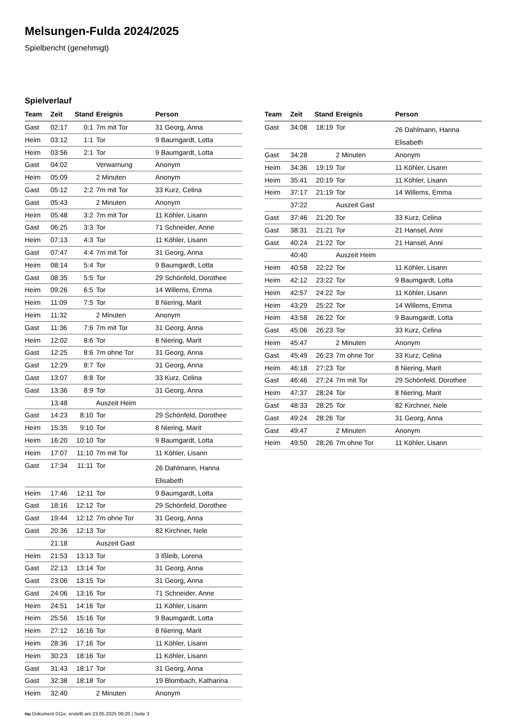Melsungen-Fulda 2024/2025
Spielbericht (genehmigt)
Spielverlauf
| Team | Zeit | Stand | Ereignis | Person |
| --- | --- | --- | --- | --- |
| Gast | 02:17 | 0:1 | 7m mit Tor | 31 Georg, Anna |
| Heim | 03:12 | 1:1 | Tor | 9 Baumgardt, Lotta |
| Heim | 03:56 | 2:1 | Tor | 9 Baumgardt, Lotta |
| Gast | 04:02 | | Verwarnung | Anonym |
| Heim | 05:09 | | 2 Minuten | Anonym |
| Gast | 05:12 | 2:2 | 7m mit Tor | 33 Kurz, Celina |
| Gast | 05:43 | | 2 Minuten | Anonym |
| Heim | 05:48 | 3:2 | 7m mit Tor | 11 Köhler, Lisann |
| Gast | 06:25 | 3:3 | Tor | 71 Schneider, Anne |
| Heim | 07:13 | 4:3 | Tor | 11 Köhler, Lisann |
| Gast | 07:47 | 4:4 | 7m mit Tor | 31 Georg, Anna |
| Heim | 08:14 | 5:4 | Tor | 9 Baumgardt, Lotta |
| Gast | 08:35 | 5:5 | Tor | 29 Schönfeld, Dorothee |
| Heim | 09:26 | 6:5 | Tor | 14 Willems, Emma |
| Heim | 11:09 | 7:5 | Tor | 8 Niering, Marit |
| Heim | 11:32 | | 2 Minuten | Anonym |
| Gast | 11:36 | 7:6 | 7m mit Tor | 31 Georg, Anna |
| Heim | 12:02 | 8:6 | Tor | 8 Niering, Marit |
| Gast | 12:25 | 8:6 | 7m ohne Tor | 31 Georg, Anna |
| Gast | 12:29 | 8:7 | Tor | 31 Georg, Anna |
| Gast | 13:07 | 8:8 | Tor | 33 Kurz, Celina |
| Gast | 13:36 | 8:9 | Tor | 31 Georg, Anna |
| | 13:48 | | Auszeit Heim | |
| Gast | 14:23 | 8:10 | Tor | 29 Schönfeld, Dorothee |
| Heim | 15:35 | 9:10 | Tor | 8 Niering, Marit |
| Heim | 16:20 | 10:10 | Tor | 9 Baumgardt, Lotta |
| Heim | 17:07 | 11:10 | 7m mit Tor | 11 Köhler, Lisann |
| Gast | 17:34 | 11:11 | Tor | 26 Dahlmann, Hanna Elisabeth |
| Heim | 17:46 | 12:11 | Tor | 9 Baumgardt, Lotta |
| Gast | 18:16 | 12:12 | Tor | 29 Schönfeld, Dorothee |
| Gast | 19:44 | 12:12 | 7m ohne Tor | 31 Georg, Anna |
| Gast | 20:36 | 12:13 | Tor | 82 Kirchner, Nele |
| | 21:18 | | Auszeit Gast | |
| Heim | 21:53 | 13:13 | Tor | 3 Ißleib, Lorena |
| Gast | 22:13 | 13:14 | Tor | 31 Georg, Anna |
| Gast | 23:06 | 13:15 | Tor | 31 Georg, Anna |
| Gast | 24:06 | 13:16 | Tor | 71 Schneider, Anne |
| Heim | 24:51 | 14:16 | Tor | 11 Köhler, Lisann |
| Heim | 25:56 | 15:16 | Tor | 9 Baumgardt, Lotta |
| Heim | 27:12 | 16:16 | Tor | 8 Niering, Marit |
| Heim | 28:36 | 17:16 | Tor | 11 Köhler, Lisann |
| Heim | 30:23 | 18:16 | Tor | 11 Köhler, Lisann |
| Gast | 31:43 | 18:17 | Tor | 31 Georg, Anna |
| Gast | 32:38 | 18:18 | Tor | 19 Blombach, Katharina |
| Heim | 32:40 | | 2 Minuten | Anonym |
| Team | Zeit | Stand | Ereignis | Person |
| --- | --- | --- | --- | --- |
| Gast | 34:08 | 18:19 | Tor | 26 Dahlmann, Hanna Elisabeth |
| Gast | 34:28 | | 2 Minuten | Anonym |
| Heim | 34:36 | 19:19 | Tor | 11 Köhler, Lisann |
| Heim | 35:41 | 20:19 | Tor | 11 Köhler, Lisann |
| Heim | 37:17 | 21:19 | Tor | 14 Willems, Emma |
| | 37:22 | | Auszeit Gast | |
| Gast | 37:46 | 21:20 | Tor | 33 Kurz, Celina |
| Gast | 38:31 | 21:21 | Tor | 21 Hansel, Anni |
| Gast | 40:24 | 21:22 | Tor | 21 Hansel, Anni |
| | 40:40 | | Auszeit Heim | |
| Heim | 40:58 | 22:22 | Tor | 11 Köhler, Lisann |
| Heim | 42:12 | 23:22 | Tor | 9 Baumgardt, Lotta |
| Heim | 42:57 | 24:22 | Tor | 11 Köhler, Lisann |
| Heim | 43:29 | 25:22 | Tor | 14 Willems, Emma |
| Heim | 43:58 | 26:22 | Tor | 9 Baumgardt, Lotta |
| Gast | 45:06 | 26:23 | Tor | 33 Kurz, Celina |
| Heim | 45:47 | | 2 Minuten | Anonym |
| Gast | 45:49 | 26:23 | 7m ohne Tor | 33 Kurz, Celina |
| Heim | 46:18 | 27:23 | Tor | 8 Niering, Marit |
| Gast | 46:46 | 27:24 | 7m mit Tor | 29 Schönfeld, Dorothee |
| Heim | 47:37 | 28:24 | Tor | 8 Niering, Marit |
| Gast | 48:33 | 28:25 | Tor | 82 Kirchner, Nele |
| Gast | 49:24 | 28:26 | Tor | 31 Georg, Anna |
| Gast | 49:47 | | 2 Minuten | Anonym |
| Heim | 49:50 | 28:26 | 7m ohne Tor | 11 Köhler, Lisann |
nu.Dokument 011e, erstellt am 23.05.2025 09:20 | Seite 3